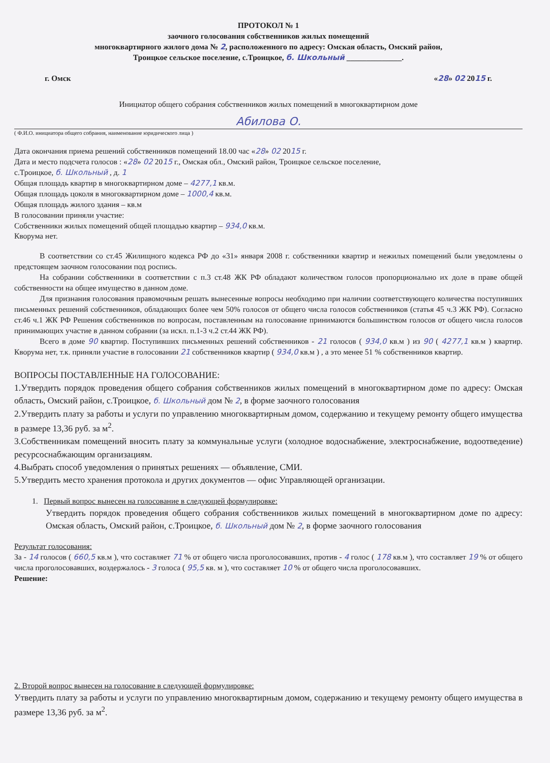ПРОТОКОЛ № 1
заочного голосования собственников жилых помещений
многоквартирного жилого дома № 2, расположенного по адресу: Омская область, Омский район,
Троицкое сельское поселение, с.Троицкое, б. Школьный ______________.
г. Омск «28» 02 2015 г.
Инициатор общего собрания собственников жилых помещений в многоквартирном доме
Абилова О.
( Ф.И.О. инициатора общего собрания, наименование юридического лица )
Дата окончания приема решений собственников помещений 18.00 час «28» 02 2015 г.
Дата и место подсчета голосов : «28» 02 2015 г., Омская обл., Омский район, Троицкое сельское поселение,
с.Троицкое, б. Школьный , д. 1
Общая площадь квартир в многоквартирном доме – 4277,1 кв.м.
Общая площадь цоколя в многоквартирном доме – 1000,4 кв.м.
Общая площадь жилого здания – кв.м
В голосовании приняли участие:
Собственники жилых помещений общей площадью квартир – 934,0 кв.м.
Кворума нет.
В соответствии со ст.45 Жилищного кодекса РФ до «31» января 2008 г. собственники квартир и нежилых помещений были уведомлены о предстоящем заочном голосовании под роспись.
На собрании собственники в соответствии с п.3 ст.48 ЖК РФ обладают количеством голосов пропорционально их доле в праве общей собственности на общее имущество в данном доме.
Для признания голосования правомочным решать вынесенные вопросы необходимо при наличии соответствующего количества поступивших письменных решений собственников, обладающих более чем 50% голосов от общего числа голосов собственников (статья 45 ч.3 ЖК РФ). Согласно ст.46 ч.1 ЖК РФ Решения собственников по вопросам, поставленным на голосование принимаются большинством голосов от общего числа голосов принимающих участие в данном собрании (за искл. п.1-3 ч.2 ст.44 ЖК РФ).
Всего в доме 90 квартир. Поступивших письменных решений собственников - 21 голосов ( 934,0 кв.м ) из 90 ( 4277,1 кв.м ) квартир. Кворума нет, т.к. приняли участие в голосовании 21 собственников квартир ( 934,0 кв.м ) , а это менее 51 % собственников квартир.
ВОПРОСЫ ПОСТАВЛЕННЫЕ НА ГОЛОСОВАНИЕ:
1.Утвердить порядок проведения общего собрания собственников жилых помещений в многоквартирном доме по адресу: Омская область, Омский район, с.Троицкое, б. Школьный дом № 2, в форме заочного голосования
2.Утвердить плату за работы и услуги по управлению многоквартирным домом, содержанию и текущему ремонту общего имущества в размере 13,36 руб. за м<sup>2</sup>.
3.Собственникам помещений вносить плату за коммунальные услуги (холодное водоснабжение, электроснабжение, водоотведение) ресурсоснабжающим организациям.
4.Выбрать способ уведомления о принятых решениях — объявление, СМИ.
5.Утвердить место хранения протокола и других документов — офис Управляющей организации.
1. Первый вопрос вынесен на голосование в следующей формулировке:
Утвердить порядок проведения общего собрания собственников жилых помещений в многоквартирном доме по адресу: Омская область, Омский район, с.Троицкое, б. Школьный дом № 2, в форме заочного голосования
Результат голосования:
За - 14 голосов ( 660,5 кв.м ), что составляет 71 % от общего числа проголосовавших, против - 4 голос ( 178 кв.м ), что составляет 19 % от общего числа проголосовавших, воздержалось - 3 голоса ( 95,5 кв. м ), что составляет 10 % от общего числа проголосовавших.
Решение:
2. Второй вопрос вынесен на голосование в следующей формулировке:
Утвердить плату за работы и услуги по управлению многоквартирным домом, содержанию и текущему ремонту общего имущества в размере 13,36 руб. за м<sup>2</sup>.